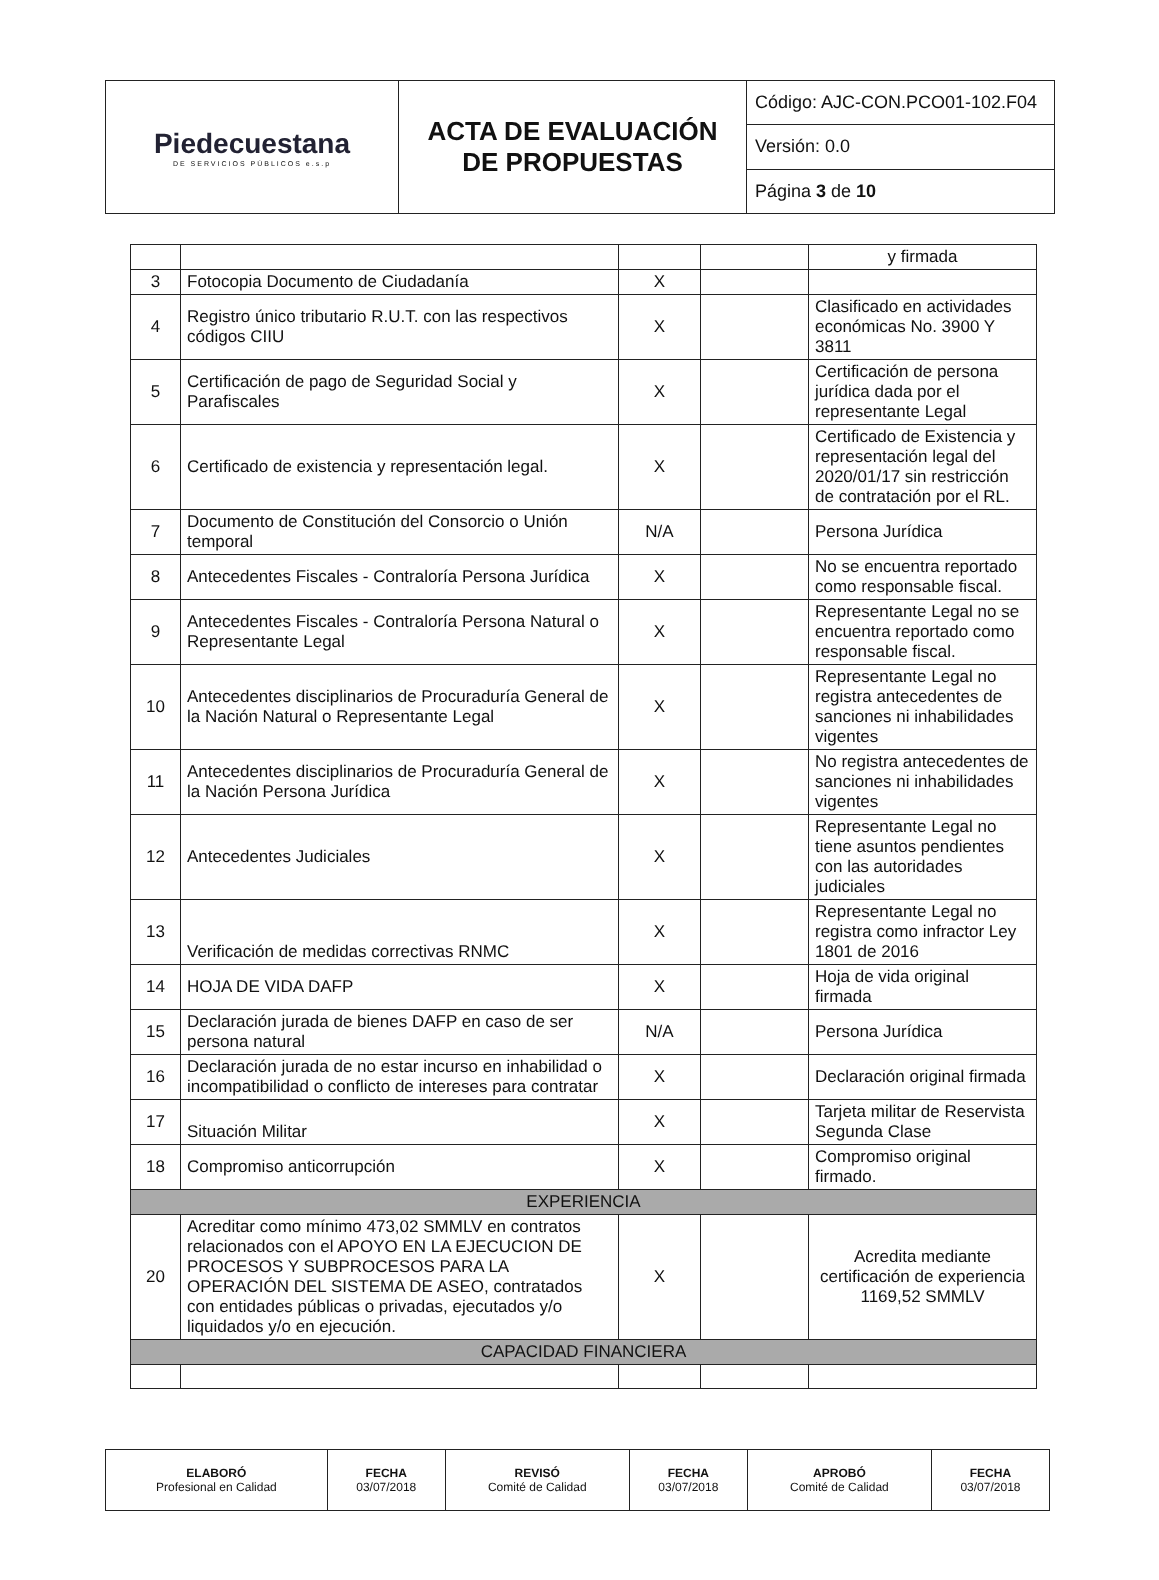| Piedecuestana DE SERVICIOS PÚBLICOS e.s.p | ACTA DE EVALUACIÓN DE PROPUESTAS | Código: AJC-CON.PCO01-102.F04 |
| | | Versión: 0.0 |
| | | Página 3 de 10 |
| | | | | y firmada |
| 3 | Fotocopia Documento de Ciudadanía | X | | |
| 4 | Registro único tributario R.U.T. con las respectivos códigos CIIU | X | | Clasificado en actividades económicas No. 3900 Y 3811 |
| 5 | Certificación de pago de Seguridad Social y Parafiscales | X | | Certificación de persona jurídica dada por el representante Legal |
| 6 | Certificado de existencia y representación legal. | X | | Certificado de Existencia y representación legal del 2020/01/17 sin restricción de contratación por el RL. |
| 7 | Documento de Constitución del Consorcio o Unión temporal | N/A | | Persona Jurídica |
| 8 | Antecedentes Fiscales - Contraloría Persona Jurídica | X | | No se encuentra reportado como responsable fiscal. |
| 9 | Antecedentes Fiscales - Contraloría Persona Natural o Representante Legal | X | | Representante Legal no se encuentra reportado como responsable fiscal. |
| 10 | Antecedentes disciplinarios de Procuraduría General de la Nación Natural o Representante Legal | X | | Representante Legal no registra antecedentes de sanciones ni inhabilidades vigentes |
| 11 | Antecedentes disciplinarios de Procuraduría General de la Nación Persona Jurídica | X | | No registra antecedentes de sanciones ni inhabilidades vigentes |
| 12 | Antecedentes Judiciales | X | | Representante Legal no tiene asuntos pendientes con las autoridades judiciales |
| 13 | Verificación de medidas correctivas RNMC | X | | Representante Legal no registra como infractor Ley 1801 de 2016 |
| 14 | HOJA DE VIDA DAFP | X | | Hoja de vida original firmada |
| 15 | Declaración jurada de bienes DAFP en caso de ser persona natural | N/A | | Persona Jurídica |
| 16 | Declaración jurada de no estar incurso en inhabilidad o incompatibilidad o conflicto de intereses para contratar | X | | Declaración original firmada |
| 17 | Situación Militar | X | | Tarjeta militar de Reservista Segunda Clase |
| 18 | Compromiso anticorrupción | X | | Compromiso original firmado. |
| EXPERIENCIA | | | | |
| 20 | Acreditar como mínimo 473,02 SMMLV en contratos relacionados con el APOYO EN LA EJECUCION DE PROCESOS Y SUBPROCESOS PARA LA OPERACIÓN DEL SISTEMA DE ASEO, contratados con entidades públicas o privadas, ejecutados y/o liquidados y/o en ejecución. | X | | Acredita mediante certificación de experiencia 1169,52 SMMLV |
| CAPACIDAD FINANCIERA | | | | |
| ELABORÓ Profesional en Calidad | FECHA 03/07/2018 | REVISÓ Comité de Calidad | FECHA 03/07/2018 | APROBÓ Comité de Calidad | FECHA 03/07/2018 |